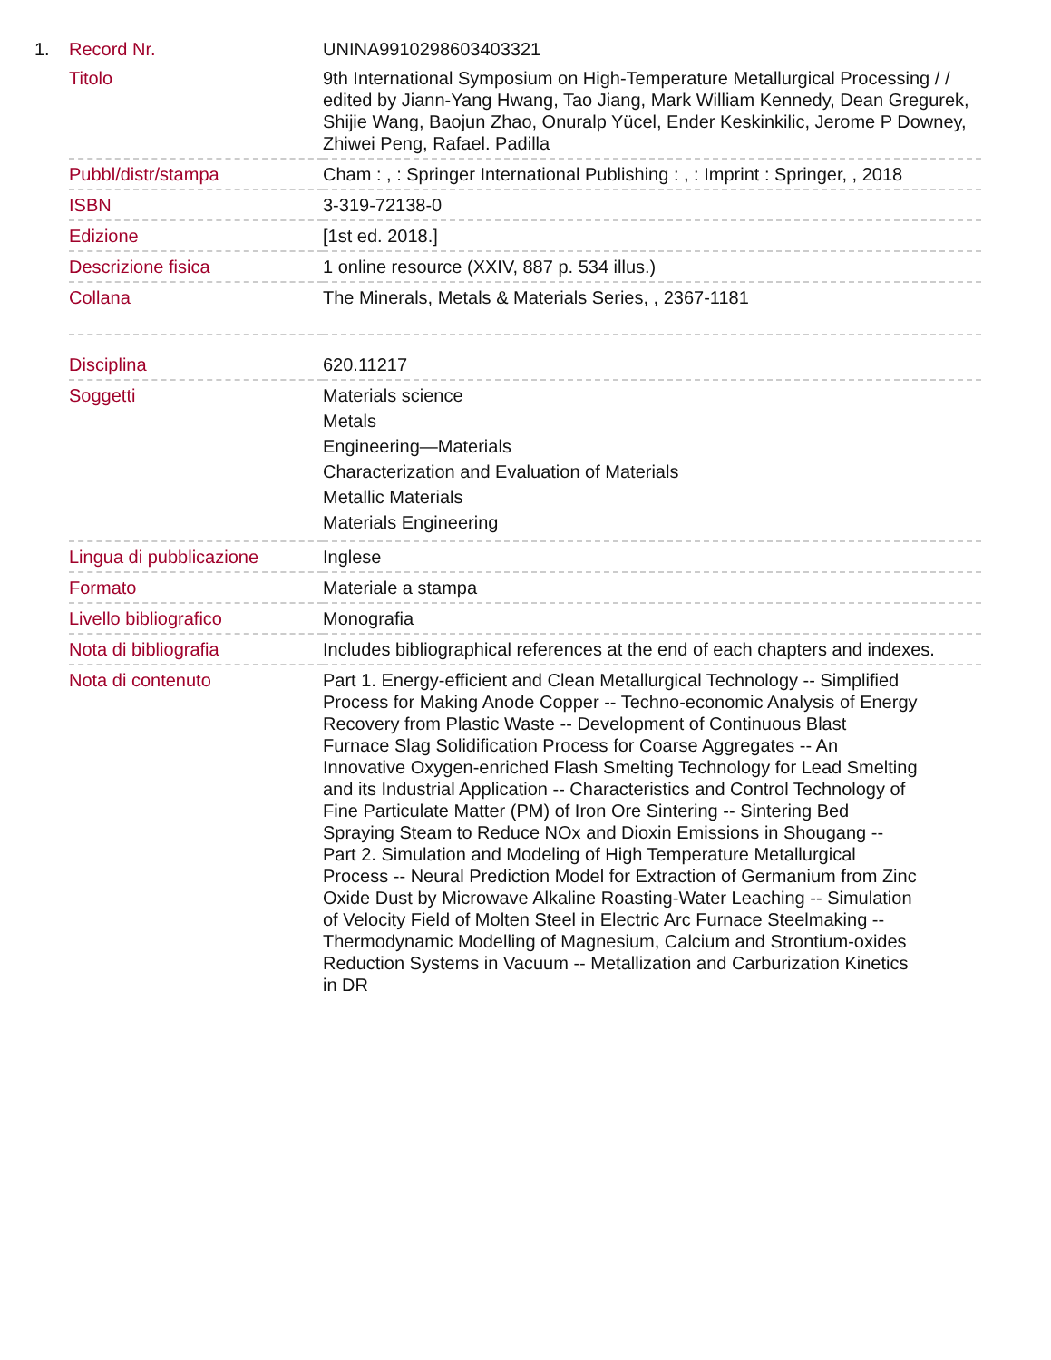| 1. | Record Nr. | UNINA9910298603403321 |
| | Titolo | 9th International Symposium on High-Temperature Metallurgical Processing / / edited by Jiann-Yang Hwang, Tao Jiang, Mark William Kennedy, Dean Gregurek, Shijie Wang, Baojun Zhao, Onuralp Yücel, Ender Keskinkilic, Jerome P Downey, Zhiwei Peng, Rafael. Padilla |
| | Pubbl/distr/stampa | Cham : , : Springer International Publishing : , : Imprint : Springer, , 2018 |
| | ISBN | 3-319-72138-0 |
| | Edizione | [1st ed. 2018.] |
| | Descrizione fisica | 1 online resource (XXIV, 887 p. 534 illus.) |
| | Collana | The Minerals, Metals & Materials Series, , 2367-1181 |
| | Disciplina | 620.11217 |
| | Soggetti | Materials science Metals Engineering—Materials Characterization and Evaluation of Materials Metallic Materials Materials Engineering |
| | Lingua di pubblicazione | Inglese |
| | Formato | Materiale a stampa |
| | Livello bibliografico | Monografia |
| | Nota di bibliografia | Includes bibliographical references at the end of each chapters and indexes. |
| | Nota di contenuto | Part 1. Energy-efficient and Clean Metallurgical Technology -- Simplified Process for Making Anode Copper -- Techno-economic Analysis of Energy Recovery from Plastic Waste -- Development of Continuous Blast Furnace Slag Solidification Process for Coarse Aggregates -- An Innovative Oxygen-enriched Flash Smelting Technology for Lead Smelting and its Industrial Application -- Characteristics and Control Technology of Fine Particulate Matter (PM) of Iron Ore Sintering -- Sintering Bed Spraying Steam to Reduce NOx and Dioxin Emissions in Shougang -- Part 2. Simulation and Modeling of High Temperature Metallurgical Process -- Neural Prediction Model for Extraction of Germanium from Zinc Oxide Dust by Microwave Alkaline Roasting-Water Leaching -- Simulation of Velocity Field of Molten Steel in Electric Arc Furnace Steelmaking -- Thermodynamic Modelling of Magnesium, Calcium and Strontium-oxides Reduction Systems in Vacuum -- Metallization and Carburization Kinetics in DR |